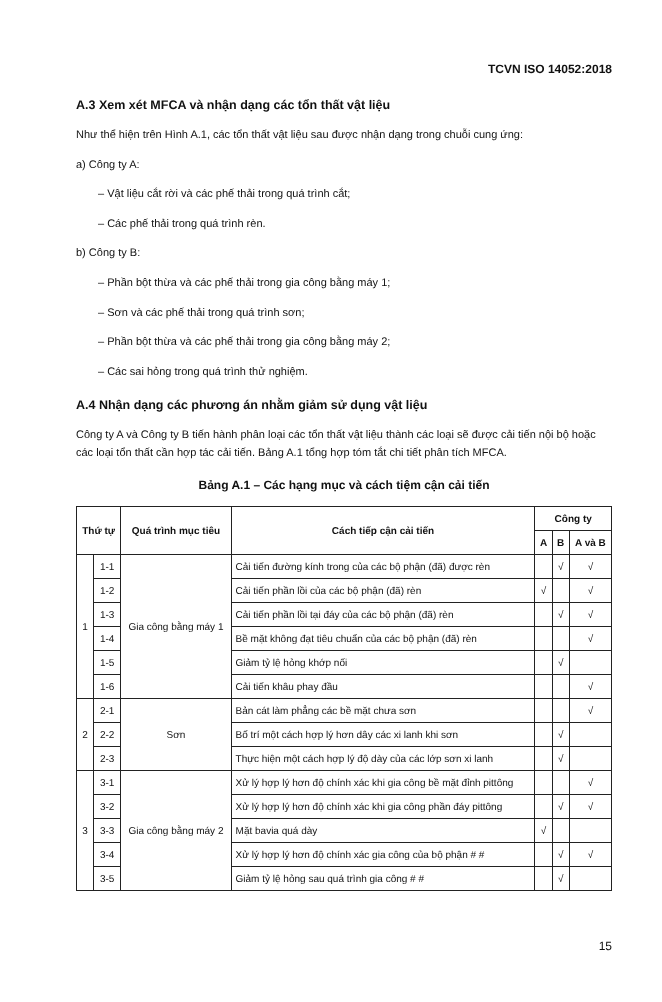TCVN ISO 14052:2018
A.3 Xem xét MFCA và nhận dạng các tổn thất vật liệu
Như thể hiện trên Hình A.1, các tổn thất vật liệu sau được nhận dạng trong chuỗi cung ứng:
a) Công ty A:
– Vật liệu cắt rời và các phế thải trong quá trình cắt;
– Các phế thải trong quá trình rèn.
b) Công ty B:
– Phần bột thừa và các phế thải trong gia công bằng máy 1;
– Sơn và các phế thải trong quá trình sơn;
– Phần bột thừa và các phế thải trong gia công bằng máy 2;
– Các sai hỏng trong quá trình thử nghiệm.
A.4 Nhận dạng các phương án nhằm giảm sử dụng vật liệu
Công ty A và Công ty B tiến hành phân loại các tổn thất vật liệu thành các loại sẽ được cải tiến nội bộ hoặc các loại tổn thất cần hợp tác cải tiến. Bảng A.1 tổng hợp tóm tắt chi tiết phân tích MFCA.
Bảng A.1 – Các hạng mục và cách tiệm cận cải tiến
| Thứ tự | | Quá trình mục tiêu | Cách tiếp cận cải tiến | Công ty | | |
| --- | --- | --- | --- | --- | --- | --- |
| | | | | A | B | A và B |
| 1 | 1-1 | Gia công bằng máy 1 | Cải tiến đường kính trong của các bộ phận (đã) được rèn | | √ | √ |
| | 1-2 | | Cải tiến phần lồi của các bộ phận (đã) rèn | √ | | √ |
| | 1-3 | | Cải tiến phần lồi tại đáy của các bộ phận (đã) rèn | | √ | √ |
| | 1-4 | | Bề mặt không đạt tiêu chuẩn của các bộ phận (đã) rèn | | | √ |
| | 1-5 | | Giảm tỷ lệ hỏng khớp nối | | √ | |
| | 1-6 | | Cải tiến khâu phay đầu | | | √ |
| 2 | 2-1 | Sơn | Bản cát làm phẳng các bề mặt chưa sơn | | | √ |
| | 2-2 | | Bố trí một cách hợp lý hơn dây các xi lanh khi sơn | | √ | |
| | 2-3 | | Thực hiện một cách hợp lý độ dày của các lớp sơn xi lanh | | √ | |
| 3 | 3-1 | Gia công bằng máy 2 | Xử lý hợp lý hơn độ chính xác khi gia công bề mặt đỉnh pittông | | | √ |
| | 3-2 | | Xử lý hợp lý hơn độ chính xác khi gia công phần đáy pittông | | √ | √ |
| | 3-3 | | Mặt bavia quá dày | √ | | |
| | 3-4 | | Xử lý hợp lý hơn độ chính xác gia công của bộ phận # # | | √ | √ |
| | 3-5 | | Giảm tỷ lệ hỏng sau quá trình gia công # # | | √ | |
15